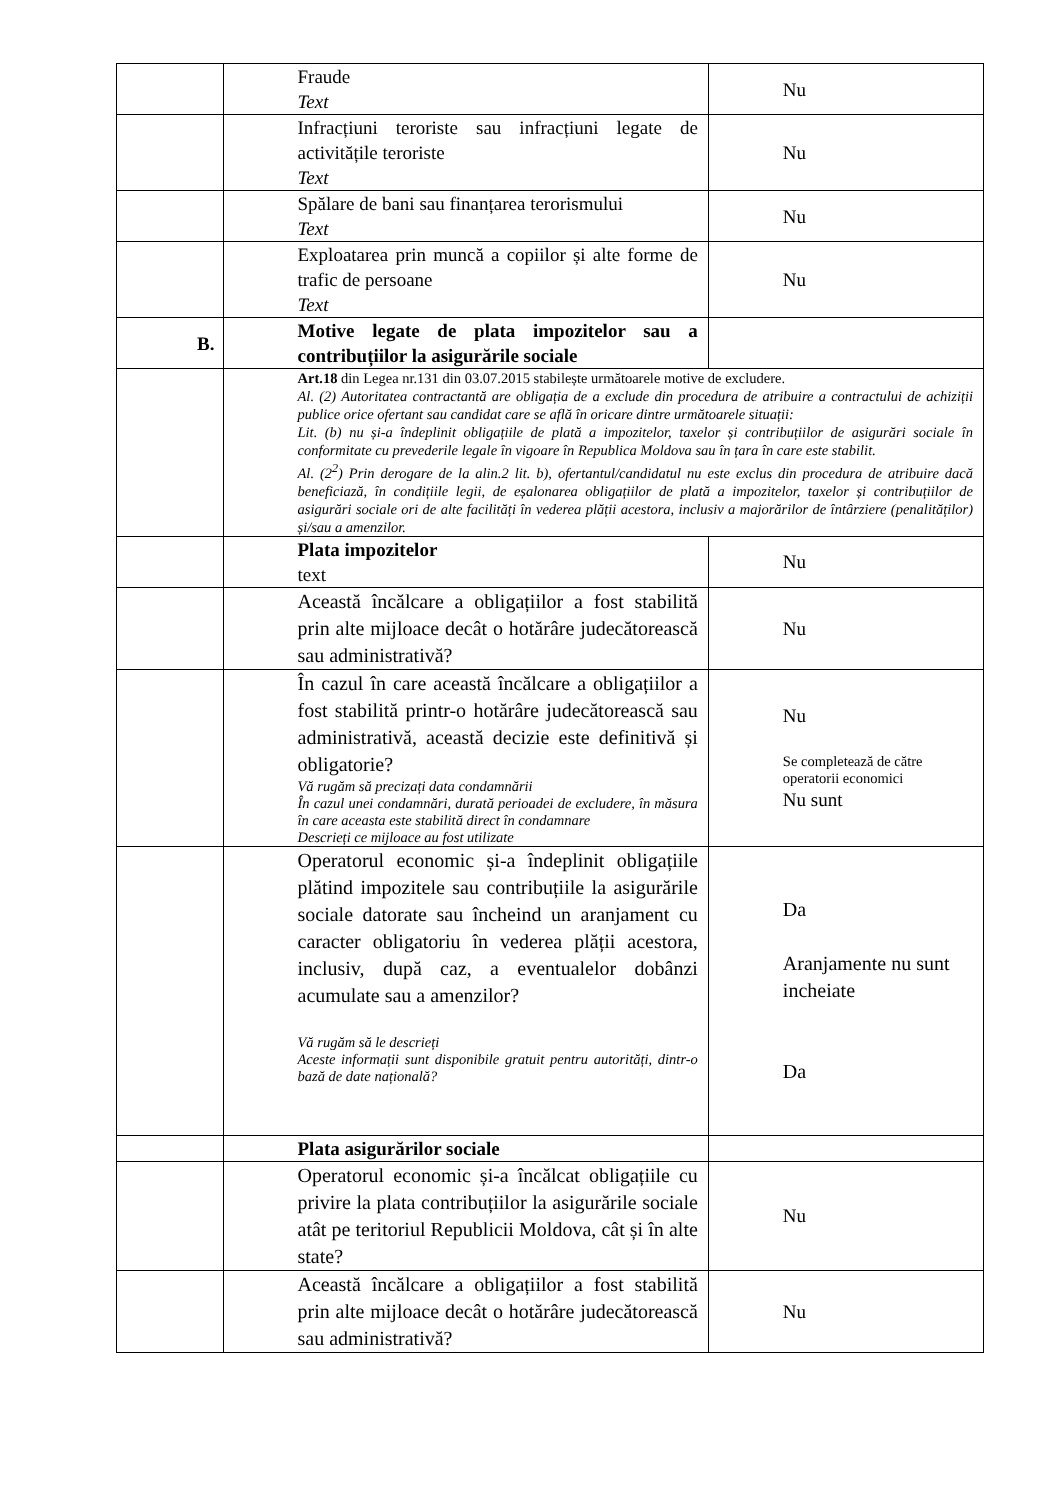| | Fraude Text | Nu |
| | Infracțiuni teroriste sau infracțiuni legate de activitățile teroriste Text | Nu |
| | Spălare de bani sau finanțarea terorismului Text | Nu |
| | Exploatarea prin muncă a copiilor și alte forme de trafic de persoane Text | Nu |
| B. | Motive legate de plata impozitelor sau a contribuțiilor la asigurările sociale | |
| | Art.18 din Legea nr.131 din 03.07.2015 stabilește următoarele motive de excludere. Al. (2) Autoritatea contractantă are obligația de a exclude din procedura de atribuire a contractului de achiziții publice orice ofertant sau candidat care se află în oricare dintre următoarele situații: Lit. (b) nu și-a îndeplinit obligațiile de plată a impozitelor, taxelor și contribuțiilor de asigurări sociale în conformitate cu prevederile legale în vigoare în Republica Moldova sau în țara în care este stabilit. Al. (2<sup>2</sup>) Prin derogare de la alin.2 lit. b), ofertantul/candidatul nu este exclus din procedura de atribuire dacă beneficiază, în condițiile legii, de eșalonarea obligațiilor de plată a impozitelor, taxelor și contribuțiilor de asigurări sociale ori de alte facilități în vederea plății acestora, inclusiv a majorărilor de întârziere (penalităților) și/sau a amenzilor. | |
| | Plata impozitelor text | Nu |
| | Această încălcare a obligațiilor a fost stabilită prin alte mijloace decât o hotărâre judecătorească sau administrativă? | Nu |
| | În cazul în care această încălcare a obligațiilor a fost stabilită printr-o hotărâre judecătorească sau administrativă, această decizie este definitivă și obligatorie? Vă rugăm să precizați data condamnării În cazul unei condamnări, durată perioadei de excludere, în măsura în care aceasta este stabilită direct în condamnare Descrieți ce mijloace au fost utilizate | Nu Se completează de către operatorii economici Nu sunt |
| | Operatorul economic și-a îndeplinit obligațiile plătind impozitele sau contribuțiile la asigurările sociale datorate sau încheind un aranjament cu caracter obligatoriu în vederea plății acestora, inclusiv, după caz, a eventualelor dobânzi acumulate sau a amenzilor? Vă rugăm să le descrieți Aceste informații sunt disponibile gratuit pentru autorități, dintr-o bază de date națională? | Da Aranjamente nu sunt incheiate Da |
| | Plata asigurărilor sociale | |
| | Operatorul economic și-a încălcat obligațiile cu privire la plata contribuțiilor la asigurările sociale atât pe teritoriul Republicii Moldova, cât și în alte state? | Nu |
| | Această încălcare a obligațiilor a fost stabilită prin alte mijloace decât o hotărâre judecătorească sau administrativă? | Nu |